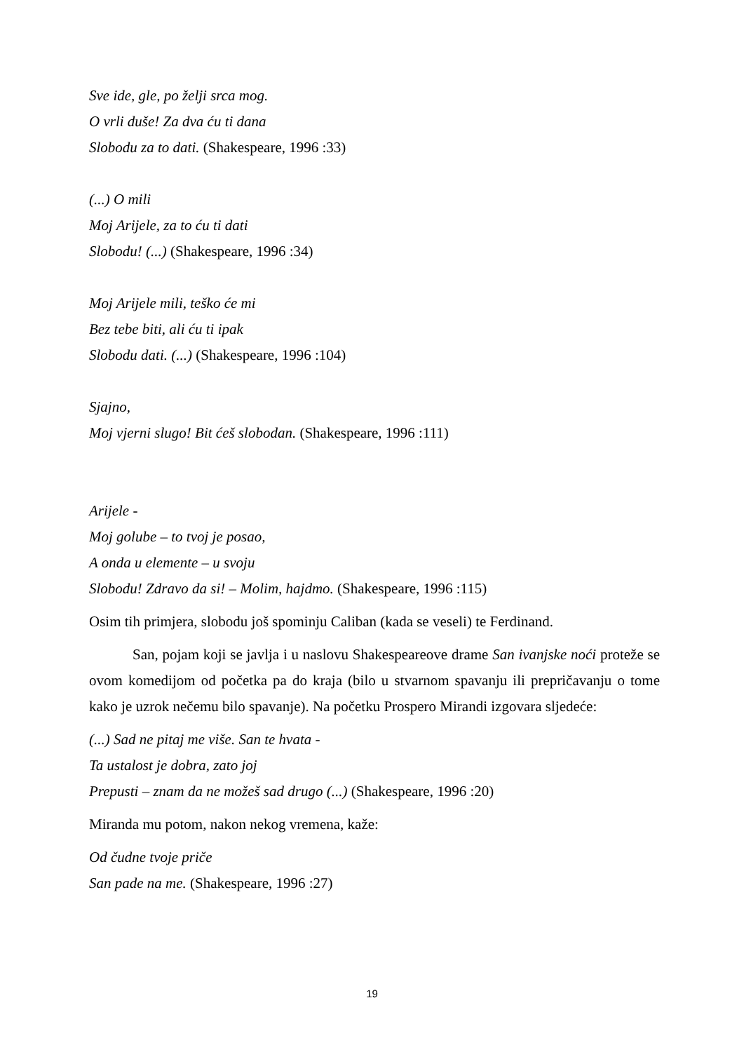Sve ide, gle, po želji srca mog.
O vrli duše! Za dva ću ti dana
Slobodu za to dati. (Shakespeare, 1996 :33)
(...) O mili
Moj Arijele, za to ću ti dati
Slobodu! (...) (Shakespeare, 1996 :34)
Moj Arijele mili, teško će mi
Bez tebe biti, ali ću ti ipak
Slobodu dati. (...) (Shakespeare, 1996 :104)
Sjajno,
Moj vjerni slugo! Bit ćeš slobodan. (Shakespeare, 1996 :111)
Arijele -
Moj golube – to tvoj je posao,
A onda u elemente – u svoju
Slobodu! Zdravo da si! – Molim, hajdmo. (Shakespeare, 1996 :115)
Osim tih primjera, slobodu još spominju Caliban (kada se veseli) te Ferdinand.
San, pojam koji se javlja i u naslovu Shakespeareove drame San ivanjske noći proteže se ovom komedijom od početka pa do kraja (bilo u stvarnom spavanju ili prepričavanju o tome kako je uzrok nečemu bilo spavanje). Na početku Prospero Mirandi izgovara sljedeće:
(...) Sad ne pitaj me više. San te hvata -
Ta ustalost je dobra, zato joj
Prepusti – znam da ne možeš sad drugo (...) (Shakespeare, 1996 :20)
Miranda mu potom, nakon nekog vremena, kaže:
Od čudne tvoje priče
San pade na me. (Shakespeare, 1996 :27)
19